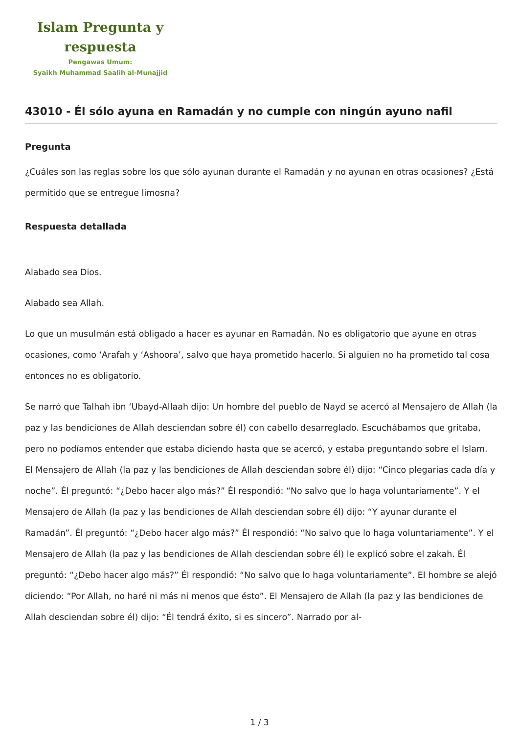Islam Pregunta y respuesta
Pengawas Umum:
Syaikh Muhammad Saalih al-Munajjid
43010 - Él sólo ayuna en Ramadán y no cumple con ningún ayuno nafil
Pregunta
¿Cuáles son las reglas sobre los que sólo ayunan durante el Ramadán y no ayunan en otras ocasiones? ¿Está permitido que se entregue limosna?
Respuesta detallada
Alabado sea Dios.
Alabado sea Allah.
Lo que un musulmán está obligado a hacer es ayunar en Ramadán. No es obligatorio que ayune en otras ocasiones, como ‘Arafah y ‘Ashoora’, salvo que haya prometido hacerlo. Si alguien no ha prometido tal cosa entonces no es obligatorio.
Se narró que Talhah ibn ‘Ubayd-Allaah dijo: Un hombre del pueblo de Nayd se acercó al Mensajero de Allah (la paz y las bendiciones de Allah desciendan sobre él) con cabello desarreglado. Escuchábamos que gritaba, pero no podíamos entender que estaba diciendo hasta que se acercó, y estaba preguntando sobre el Islam. El Mensajero de Allah (la paz y las bendiciones de Allah desciendan sobre él) dijo: “Cinco plegarias cada día y noche”. Él preguntó: “¿Debo hacer algo más?” Él respondió: “No salvo que lo haga voluntariamente”. Y el Mensajero de Allah (la paz y las bendiciones de Allah desciendan sobre él) dijo: “Y ayunar durante el Ramadán”. Él preguntó: “¿Debo hacer algo más?” Él respondió: “No salvo que lo haga voluntariamente”. Y el Mensajero de Allah (la paz y las bendiciones de Allah desciendan sobre él) le explicó sobre el zakah. Él preguntó: “¿Debo hacer algo más?” Él respondió: “No salvo que lo haga voluntariamente”. El hombre se alejó diciendo: “Por Allah, no haré ni más ni menos que ésto”. El Mensajero de Allah (la paz y las bendiciones de Allah desciendan sobre él) dijo: “Él tendrá éxito, si es sincero”. Narrado por al-
1 / 3